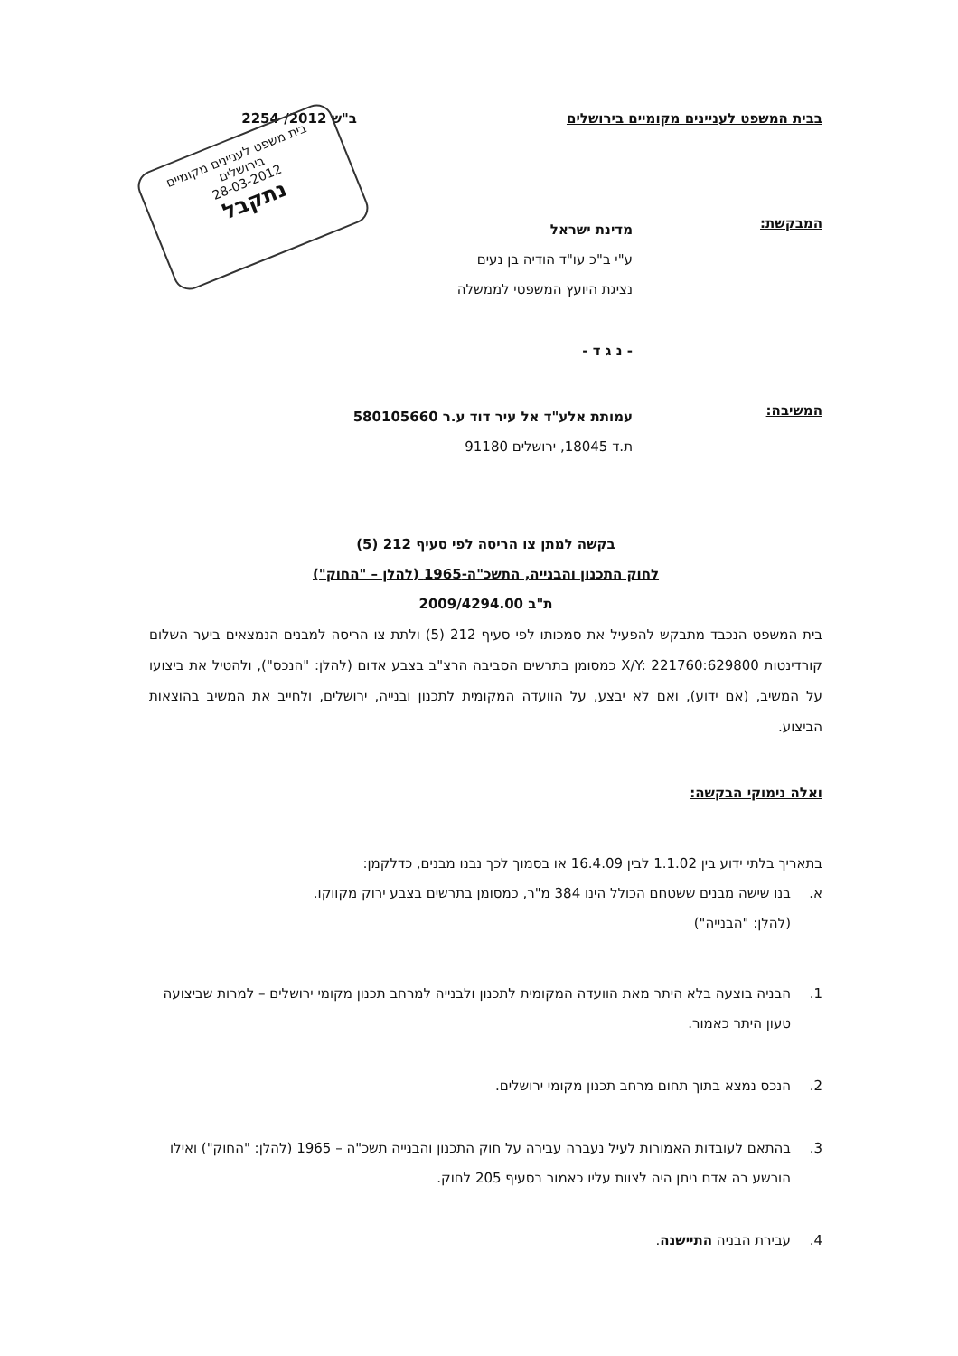בבית המשפט לעניינים מקומיים בירושלים
ב"ש 2012/ 2254
בית משפט לעניינים מקומיים
בירושלים
28-03-2012
נתקבל
המבקשת:
מדינת ישראל
ע"י ב"כ עו"ד הודיה בן נעים
נציגת היועץ המשפטי לממשלה
- נ ג ד -
המשיבה:
עמותת אלע"ד אל עיר דוד ע.ר 580105660
ת.ד 18045, ירושלים 91180
בקשה למתן צו הריסה לפי סעיף 212 (5)
לחוק התכנון והבנייה, התשכ"ה-1965 (להלן – "החוק")
ת"ב 2009/4294.00
בית המשפט הנכבד מתבקש להפעיל את סמכותו לפי סעיף 212 (5) ולתת צו הריסה למבנים הנמצאים ביער השלום קורדינטות X/Y: 221760:629800 כמסומן בתרשים הסביבה הרצ"ב בצבע אדום (להלן: "הנכס"), ולהטיל את ביצועו על המשיב, (אם ידוע), ואם לא יבצע, על הוועדה המקומית לתכנון ובנייה, ירושלים, ולחייב את המשיב בהוצאות הביצוע.
ואלה נימוקי הבקשה:
בתאריך בלתי ידוע בין 1.1.02 לבין 16.4.09 או בסמוך לכך נבנו מבנים, כדלקמן:
א. בנו שישה מבנים ששטחם הכולל הינו 384 מ"ר, כמסומן בתרשים בצבע ירוק מקווקו.
(להלן: "הבנייה")
1. הבניה בוצעה בלא היתר מאת הוועדה המקומית לתכנון ולבנייה למרחב תכנון מקומי ירושלים – למרות שביצועה טעון היתר כאמור.
2. הנכס נמצא בתוך תחום מרחב תכנון מקומי ירושלים.
3. בהתאם לעובדות האמורות לעיל נעברה עבירה על חוק התכנון והבנייה תשכ"ה – 1965 (להלן: "החוק") ואילו הורשע בה אדם ניתן היה לצוות עליו כאמור בסעיף 205 לחוק.
4. עבירת הבניה התיישנה.